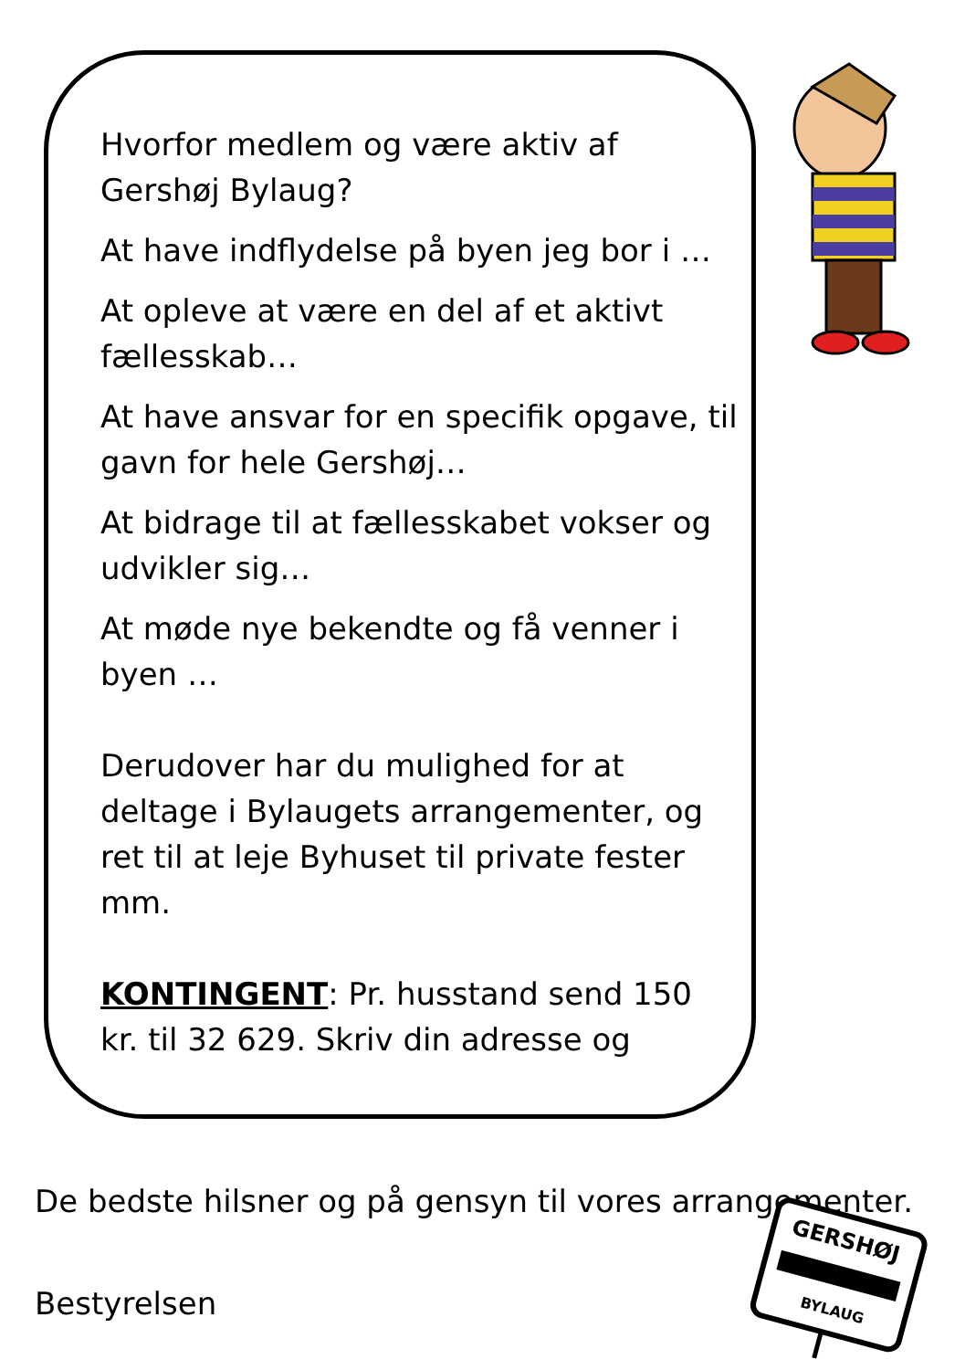Hvorfor medlem og være aktiv af Gershøj Bylaug?
At have indflydelse på byen jeg bor i …
At opleve at være en del af et aktivt fællesskab…
At have ansvar for en specifik opgave, til gavn for hele Gershøj…
At bidrage til at fællesskabet vokser og udvikler sig…
At møde nye bekendte og få venner i byen …
Derudover har du mulighed for at deltage i Bylaugets arrangementer, og ret til at leje Byhuset til private fester mm.
KONTINGENT: Pr. husstand send 150 kr. til 32 629. Skriv din adresse og
De bedste hilsner og på gensyn til vores arrangementer.
Bestyrelsen
GERSHØJ
BYLAUG